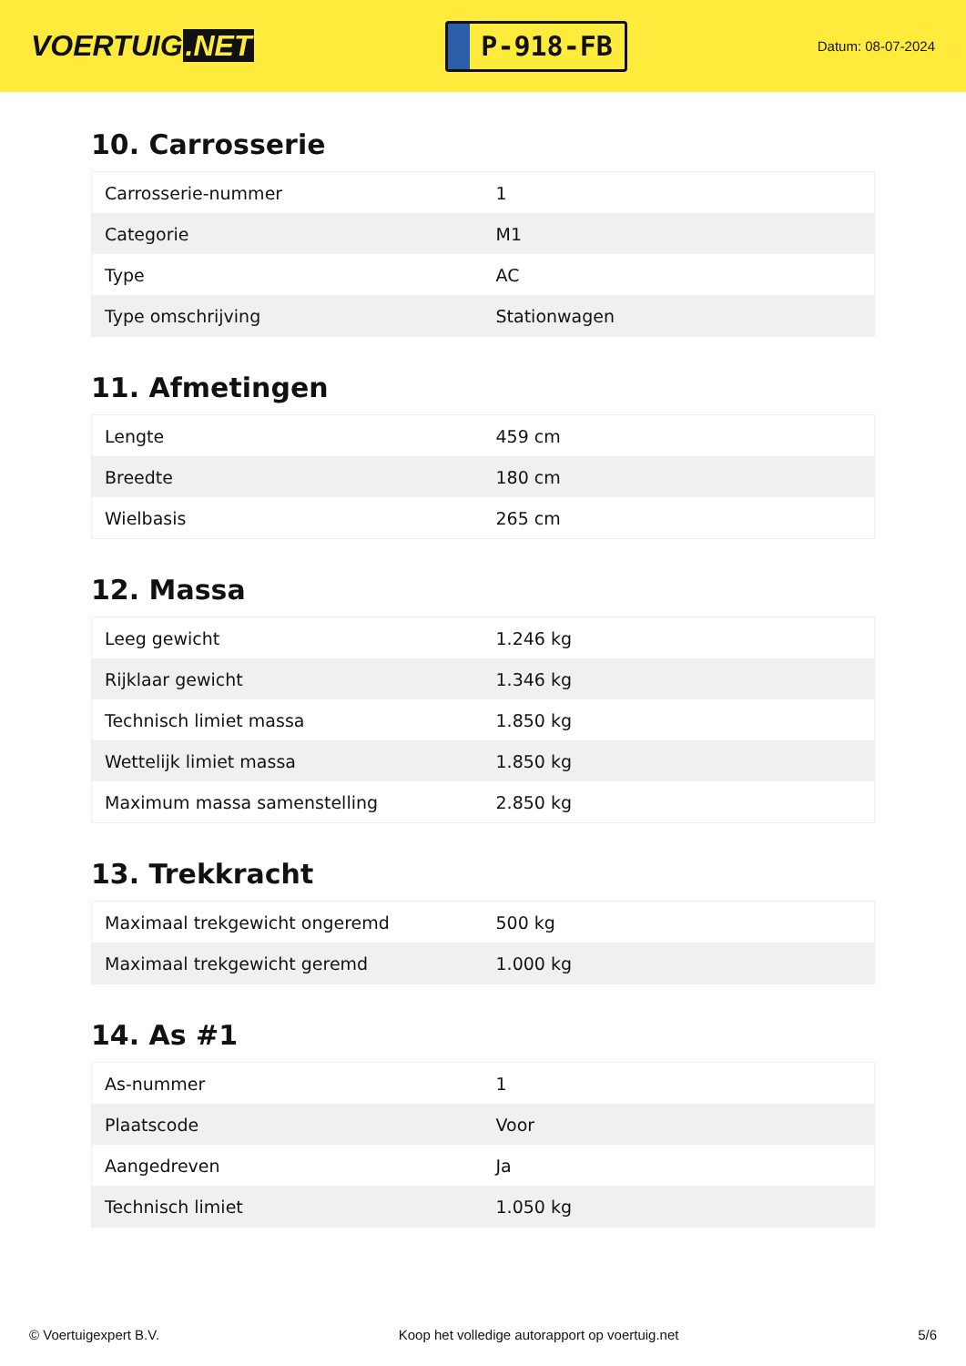VOERTUIG.NET
P-918-FB
Datum: 08-07-2024
10. Carrosserie
| Carrosserie-nummer | 1 |
| Categorie | M1 |
| Type | AC |
| Type omschrijving | Stationwagen |
11. Afmetingen
| Lengte | 459 cm |
| Breedte | 180 cm |
| Wielbasis | 265 cm |
12. Massa
| Leeg gewicht | 1.246 kg |
| Rijklaar gewicht | 1.346 kg |
| Technisch limiet massa | 1.850 kg |
| Wettelijk limiet massa | 1.850 kg |
| Maximum massa samenstelling | 2.850 kg |
13. Trekkracht
| Maximaal trekgewicht ongeremd | 500 kg |
| Maximaal trekgewicht geremd | 1.000 kg |
14. As #1
| As-nummer | 1 |
| Plaatscode | Voor |
| Aangedreven | Ja |
| Technisch limiet | 1.050 kg |
© Voertuigexpert B.V. Koop het volledige autorapport op voertuig.net 5/6